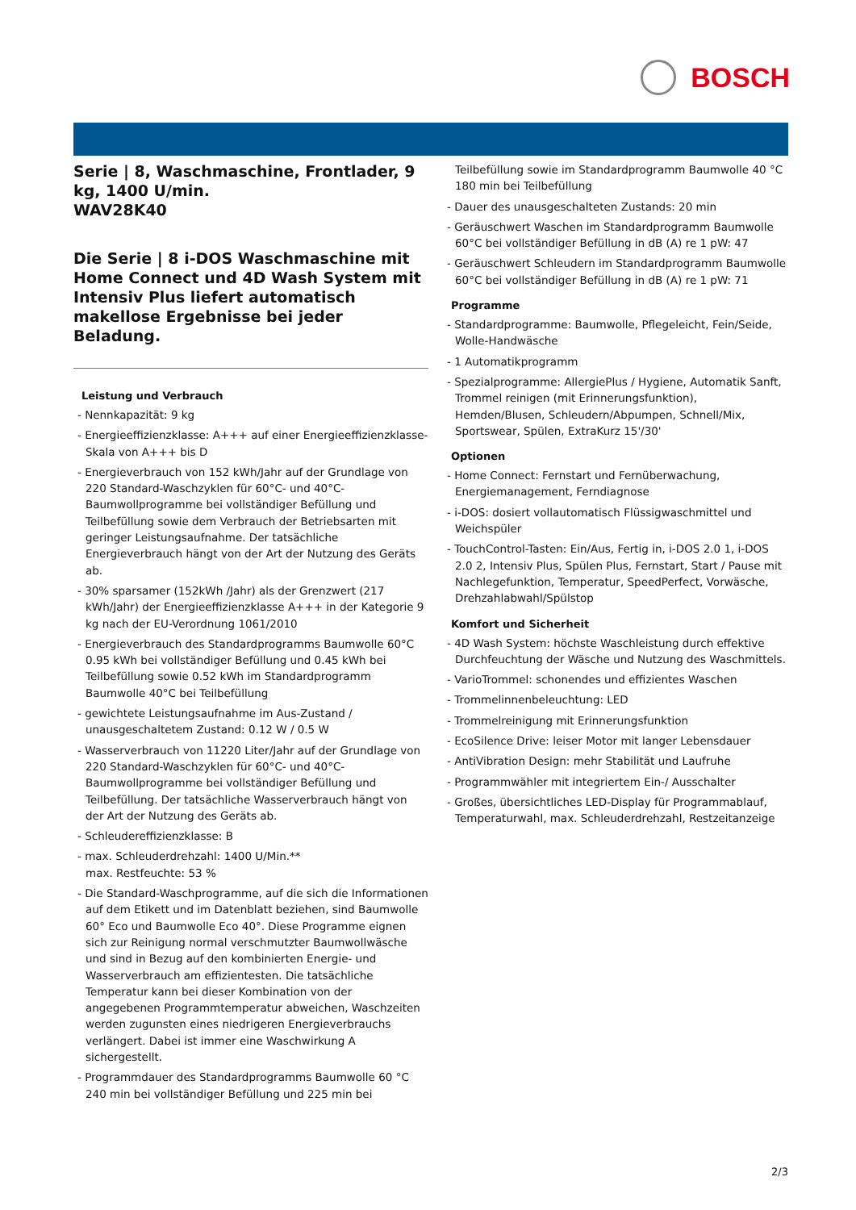BOSCH
Serie | 8, Waschmaschine, Frontlader, 9 kg, 1400 U/min.
WAV28K40
Die Serie | 8 i-DOS Waschmaschine mit Home Connect und 4D Wash System mit Intensiv Plus liefert automatisch makellose Ergebnisse bei jeder Beladung.
Leistung und Verbrauch
- Nennkapazität: 9 kg
- Energieeffizienzklasse: A+++ auf einer Energieeffizienzklasse-Skala von A+++ bis D
- Energieverbrauch von 152 kWh/Jahr auf der Grundlage von 220 Standard-Waschzyklen für 60°C- und 40°C-Baumwollprogramme bei vollständiger Befüllung und Teilbefüllung sowie dem Verbrauch der Betriebsarten mit geringer Leistungsaufnahme. Der tatsächliche Energieverbrauch hängt von der Art der Nutzung des Geräts ab.
- 30% sparsamer (152kWh /Jahr) als der Grenzwert (217 kWh/Jahr) der Energieeffizienzklasse A+++ in der Kategorie 9 kg nach der EU-Verordnung 1061/2010
- Energieverbrauch des Standardprogramms Baumwolle 60°C 0.95 kWh bei vollständiger Befüllung und 0.45 kWh bei Teilbefüllung sowie 0.52 kWh im Standardprogramm Baumwolle 40°C bei Teilbefüllung
- gewichtete Leistungsaufnahme im Aus-Zustand / unausgeschaltetem Zustand: 0.12 W / 0.5 W
- Wasserverbrauch von 11220 Liter/Jahr auf der Grundlage von 220 Standard-Waschzyklen für 60°C- und 40°C-Baumwollprogramme bei vollständiger Befüllung und Teilbefüllung. Der tatsächliche Wasserverbrauch hängt von der Art der Nutzung des Geräts ab.
- Schleudereffizienzklasse: B
- max. Schleuderdrehzahl: 1400 U/Min.**
max. Restfeuchte: 53 %
- Die Standard-Waschprogramme, auf die sich die Informationen auf dem Etikett und im Datenblatt beziehen, sind Baumwolle 60° Eco und Baumwolle Eco 40°. Diese Programme eignen sich zur Reinigung normal verschmutzter Baumwollwäsche und sind in Bezug auf den kombinierten Energie- und Wasserverbrauch am effizientesten. Die tatsächliche Temperatur kann bei dieser Kombination von der angegebenen Programmtemperatur abweichen, Waschzeiten werden zugunsten eines niedrigeren Energieverbrauchs verlängert. Dabei ist immer eine Waschwirkung A sichergestellt.
- Programmdauer des Standardprogramms Baumwolle 60 °C 240 min bei vollständiger Befüllung und 225 min bei
Teilbefüllung sowie im Standardprogramm Baumwolle 40 °C 180 min bei Teilbefüllung
- Dauer des unausgeschalteten Zustands: 20 min
- Geräuschwert Waschen im Standardprogramm Baumwolle 60°C bei vollständiger Befüllung in dB (A) re 1 pW: 47
- Geräuschwert Schleudern im Standardprogramm Baumwolle 60°C bei vollständiger Befüllung in dB (A) re 1 pW: 71
Programme
- Standardprogramme: Baumwolle, Pflegeleicht, Fein/Seide, Wolle-Handwäsche
- 1 Automatikprogramm
- Spezialprogramme: AllergiePlus / Hygiene, Automatik Sanft, Trommel reinigen (mit Erinnerungsfunktion), Hemden/Blusen, Schleudern/Abpumpen, Schnell/Mix, Sportswear, Spülen, ExtraKurz 15'/30'
Optionen
- Home Connect: Fernstart und Fernüberwachung, Energiemanagement, Ferndiagnose
- i-DOS: dosiert vollautomatisch Flüssigwaschmittel und Weichspüler
- TouchControl-Tasten: Ein/Aus, Fertig in, i-DOS 2.0 1, i-DOS 2.0 2, Intensiv Plus, Spülen Plus, Fernstart, Start / Pause mit Nachlegefunktion, Temperatur, SpeedPerfect, Vorwäsche, Drehzahlabwahl/Spülstop
Komfort und Sicherheit
- 4D Wash System: höchste Waschleistung durch effektive Durchfeuchtung der Wäsche und Nutzung des Waschmittels.
- VarioTrommel: schonendes und effizientes Waschen
- Trommelinnenbeleuchtung: LED
- Trommelreinigung mit Erinnerungsfunktion
- EcoSilence Drive: leiser Motor mit langer Lebensdauer
- AntiVibration Design: mehr Stabilität und Laufruhe
- Programmwähler mit integriertem Ein-/ Ausschalter
- Großes, übersichtliches LED-Display für Programmablauf, Temperaturwahl, max. Schleuderdrehzahl, Restzeitanzeige
2/3